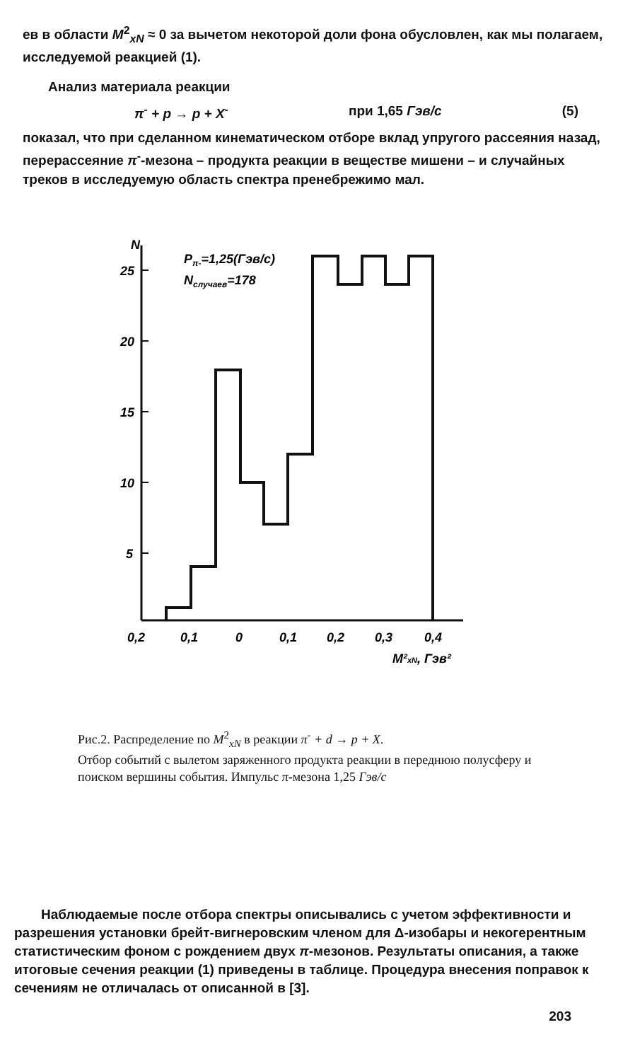ев в области M<sup>2</sup><sub>xN</sub> ≈ 0 за вычетом некоторой доли фона обусловлен, как мы полагаем, исследуемой реакцией (1).
Анализ материала реакции
π<sup>-</sup> + p → p + X<sup>-</sup> при 1,65 Гэв/с (5)
показал, что при сделанном кинематическом отборе вклад упругого рассеяния назад, перерассеяние π<sup>-</sup>-мезона – продукта реакции в веществе мишени – и случайных треков в исследуемую область спектра пренебрежимо мал.
N
25
20
15
10
5
Pπ-=1,25(Гэв/с)
Nслучаев=178
0,2
0,1
0
0,1
0,2
0,3
0,4
M²xN, Гэв²
Рис.2. Распределение по M<sup>2</sup><sub>xN</sub> в реакции π<sup>-</sup> + d → p + X.
Отбор событий с вылетом заряженного продукта реакции в переднюю полусферу и поиском вершины события. Импульс π-мезона 1,25 Гэв/с
Наблюдаемые после отбора спектры описывались с учетом эффективности и разрешения установки брейт-вигнеровским членом для Δ-изобары и некогерентным статистическим фоном с рождением двух π-мезонов. Результаты описания, а также итоговые сечения реакции (1) приведены в таблице. Процедура внесения поправок к сечениям не отличалась от описанной в [3].
203